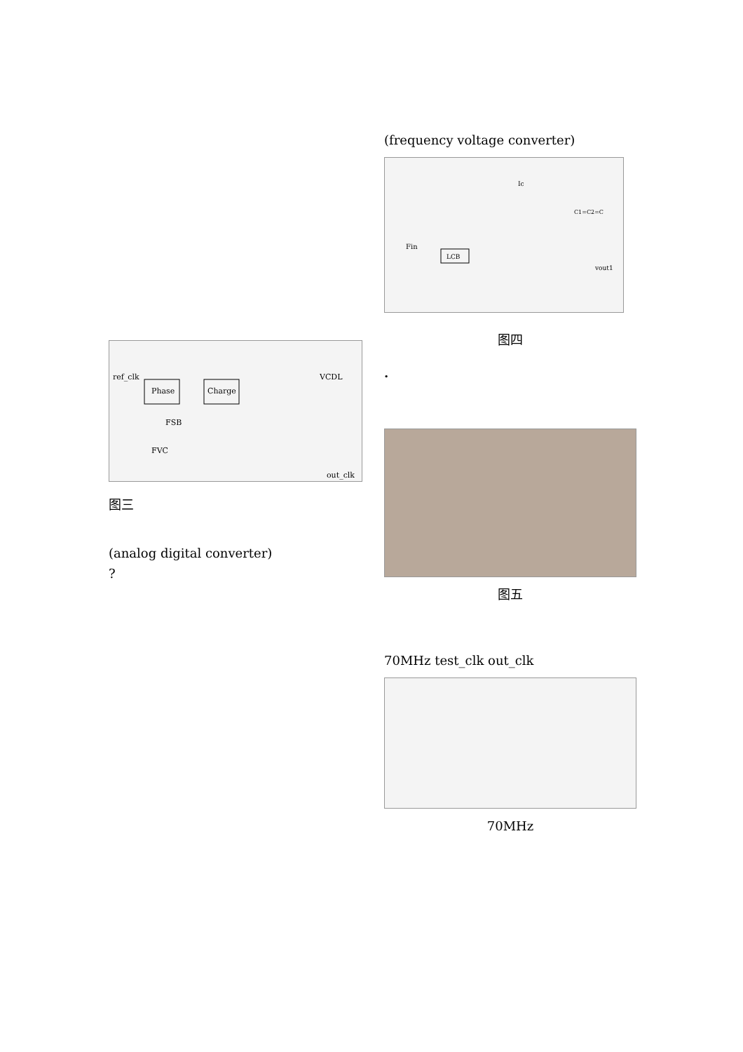Phase
Charge
ref_clk
VCDL
FSB
FVC
out_clk
图三
(analog digital converter)
?
(frequency voltage converter)
Fin
LCB
Ic
vout1
C1=C2=C
图四
.
图五
70MHz test_clk out_clk
70MHz